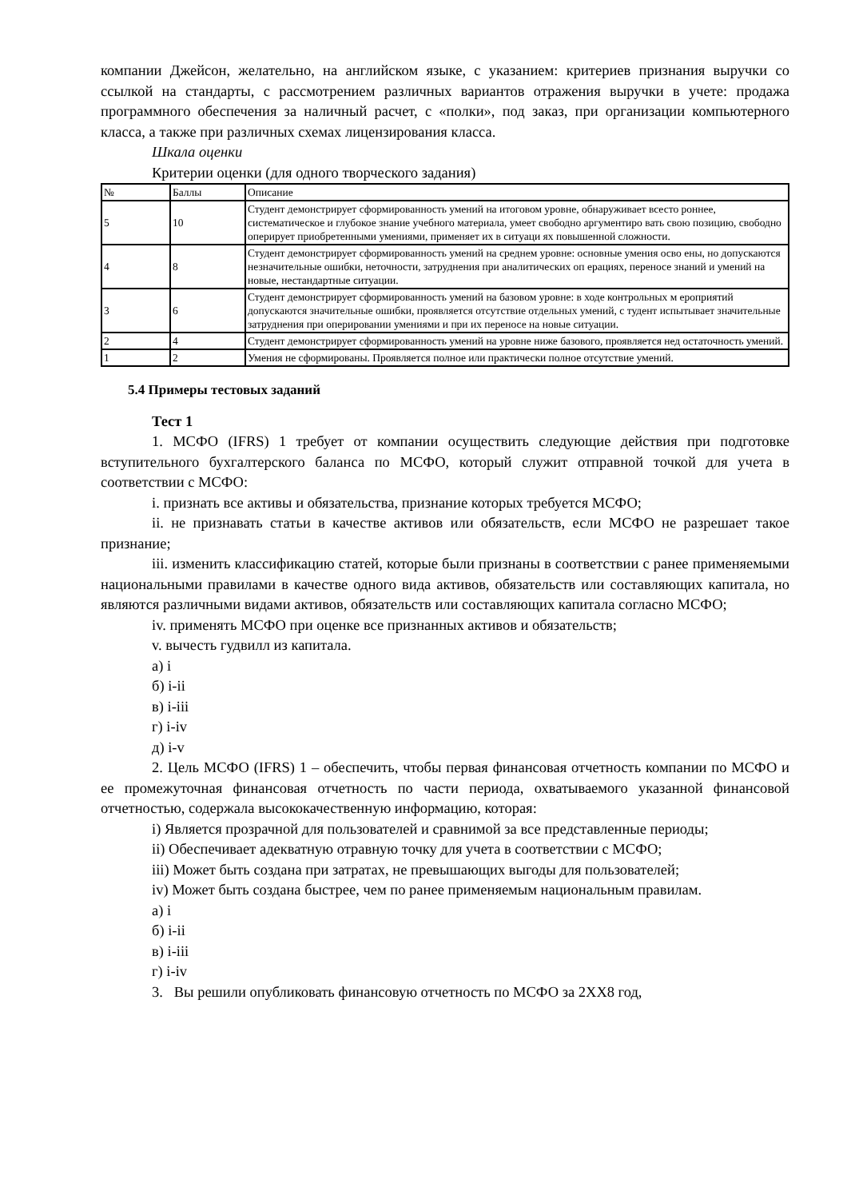компании Джейсон, желательно, на английском языке, с указанием: критериев признания выручки со ссылкой на стандарты, с рассмотрением различных вариантов отражения выручки в учете: продажа программного обеспечения за наличный расчет, с «полки», под заказ, при организации компьютерного класса, а также при различных схемах лицензирования класса.
Шкала оценки
Критерии оценки (для одного творческого задания)
| № | Баллы | Описание |
| 5 | 10 | Студент демонстрирует сформированность умений на итоговом уровне, обнаруживает всесто роннее, систематическое и глубокое знание учебного материала, умеет свободно аргументиро вать свою позицию, свободно оперирует приобретенными умениями, применяет их в ситуаци ях повышенной сложности. |
| 4 | 8 | Студент демонстрирует сформированность умений на среднем уровне: основные умения осво ены, но допускаются незначительные ошибки, неточности, затруднения при аналитических оп ерациях, переносе знаний и умений на новые, нестандартные ситуации. |
| 3 | 6 | Студент демонстрирует сформированность умений на базовом уровне: в ходе контрольных м ероприятий допускаются значительные ошибки, проявляется отсутствие отдельных умений, с тудент испытывает значительные затруднения при оперировании умениями и при их переносе на новые ситуации. |
| 2 | 4 | Студент демонстрирует сформированность умений на уровне ниже базового, проявляется нед остаточность умений. |
| 1 | 2 | Умения не сформированы. Проявляется полное или практически полное отсутствие умений. |
5.4 Примеры тестовых заданий
Тест 1
1. МСФО (IFRS) 1 требует от компании осуществить следующие действия при подготовке вступительного бухгалтерского баланса по МСФО, который служит отправной точкой для учета в соответствии с МСФО:
i. признать все активы и обязательства, признание которых требуется МСФО;
ii. не признавать статьи в качестве активов или обязательств, если МСФО не разрешает такое признание;
iii. изменить классификацию статей, которые были признаны в соответствии с ранее применяемыми национальными правилами в качестве одного вида активов, обязательств или составляющих капитала, но являются различными видами активов, обязательств или составляющих капитала согласно МСФО;
iv. применять МСФО при оценке все признанных активов и обязательств;
v. вычесть гудвилл из капитала.
а) i
б) i-ii
в) i-iii
г) i-iv
д) i-v
2. Цель МСФО (IFRS) 1 – обеспечить, чтобы первая финансовая отчетность компании по МСФО и ее промежуточная финансовая отчетность по части периода, охватываемого указанной финансовой отчетностью, содержала высококачественную информацию, которая:
i) Является прозрачной для пользователей и сравнимой за все представленные периоды;
ii) Обеспечивает адекватную отравную точку для учета в соответствии с МСФО;
iii) Может быть создана при затратах, не превышающих выгоды для пользователей;
iv) Может быть создана быстрее, чем по ранее применяемым национальным правилам.
а) i
б) i-ii
в) i-iii
г) i-iv
3. Вы решили опубликовать финансовую отчетность по МСФО за 2ХХ8 год,